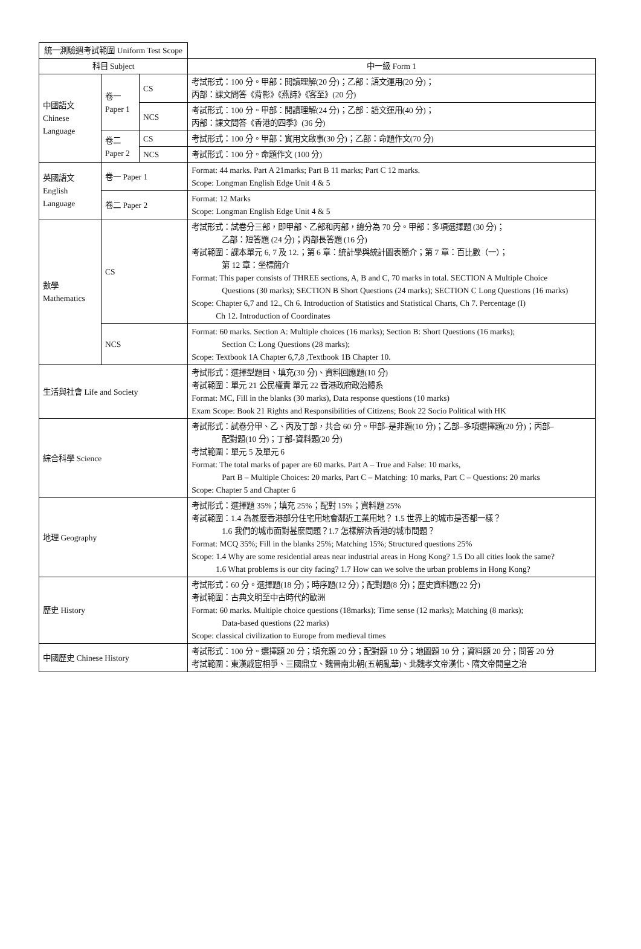| 統一測驗週考試範圍 Uniform Test Scope | | | |
| --- | --- | --- | --- |
| 科目 Subject | | | 中一級 Form 1 |
| 中國語文 Chinese Language | 卷一 Paper 1 | CS | 考試形式：100 分。甲部：閱讀理解(20 分)；乙部：語文運用(20 分)； 丙部：課文問答《背影》《燕詩》《客至》(20 分) |
| | | NCS | 考試形式：100 分。甲部：閱讀理解(24 分)；乙部：語文運用(40 分)； 丙部：課文問答《香港的四季》(36 分) |
| | 卷二 Paper 2 | CS | 考試形式：100 分。甲部：實用文啟事(30 分)；乙部：命題作文(70 分) |
| | | NCS | 考試形式：100 分。命題作文 (100 分) |
| 英國語文 English Language | 卷一 Paper 1 | | Format: 44 marks. Part A 21marks; Part B 11 marks; Part C 12 marks. Scope: Longman English Edge Unit 4 & 5 |
| | 卷二 Paper 2 | | Format: 12 Marks Scope: Longman English Edge Unit 4 & 5 |
| 數學 Mathematics | CS | | 考試形式：試卷分三部，即甲部、乙部和丙部，總分為 70 分。甲部：多項選擇題 (30 分)； 乙部：短答題 (24 分)；丙部長答題 (16 分) 考試範圍：課本單元 6, 7 及 12.；第 6 章：統計學與統計圖表簡介；第 7 章：百比數（一）； 第 12 章：坐標簡介 Format: This paper consists of THREE sections, A, B and C, 70 marks in total. SECTION A Multiple Choice Questions (30 marks); SECTION B Short Questions (24 marks); SECTION C Long Questions (16 marks) Scope: Chapter 6,7 and 12., Ch 6. Introduction of Statistics and Statistical Charts, Ch 7. Percentage (I) Ch 12. Introduction of Coordinates |
| | NCS | | Format: 60 marks. Section A: Multiple choices (16 marks); Section B: Short Questions (16 marks); Section C: Long Questions (28 marks); Scope: Textbook 1A Chapter 6,7,8 ,Textbook 1B Chapter 10. |
| 生活與社會 Life and Society | | | 考試形式：選擇型題目、填充(30 分)、資料回應題(10 分) 考試範圍：單元 21 公民權責 單元 22 香港政府政治體系 Format: MC, Fill in the blanks (30 marks), Data response questions (10 marks) Exam Scope: Book 21 Rights and Responsibilities of Citizens; Book 22 Socio Political with HK |
| 綜合科學 Science | | | 考試形式：試卷分甲、乙、丙及丁部，共合 60 分。甲部–是非題(10 分)；乙部–多項選擇題(20 分)；丙部– 配對題(10 分)；丁部-資料題(20 分) 考試範圍：單元 5 及單元 6 Format: The total marks of paper are 60 marks. Part A – True and False: 10 marks, Part B – Multiple Choices: 20 marks, Part C – Matching: 10 marks, Part C – Questions: 20 marks Scope: Chapter 5 and Chapter 6 |
| 地理 Geography | | | 考試形式：選擇題 35%；填充 25%；配對 15%；資料題 25% 考試範圍：1.4 為甚麼香港部分住宅用地會鄰近工業用地？ 1.5 世界上的城市是否都一樣？ 1.6 我們的城市面對甚麼問題？1.7 怎樣解決香港的城市問題？ Format: MCQ 35%; Fill in the blanks 25%; Matching 15%; Structured questions 25% Scope: 1.4 Why are some residential areas near industrial areas in Hong Kong? 1.5 Do all cities look the same? 1.6 What problems is our city facing? 1.7 How can we solve the urban problems in Hong Kong? |
| 歷史 History | | | 考試形式：60 分。選擇題(18 分)；時序題(12 分)；配對題(8 分)；歷史資料題(22 分) 考試範圍：古典文明至中古時代的歐洲 Format: 60 marks. Multiple choice questions (18marks); Time sense (12 marks); Matching (8 marks); Data-based questions (22 marks) Scope: classical civilization to Europe from medieval times |
| 中國歷史 Chinese History | | | 考試形式：100 分。選擇題 20 分；填充題 20 分；配對題 10 分；地圖題 10 分；資料題 20 分；問答 20 分 考試範圍：東漢戚宦相爭、三國鼎立、魏晉南北朝(五朝亂華)、北魏孝文帝漢化、隋文帝開皇之治 |